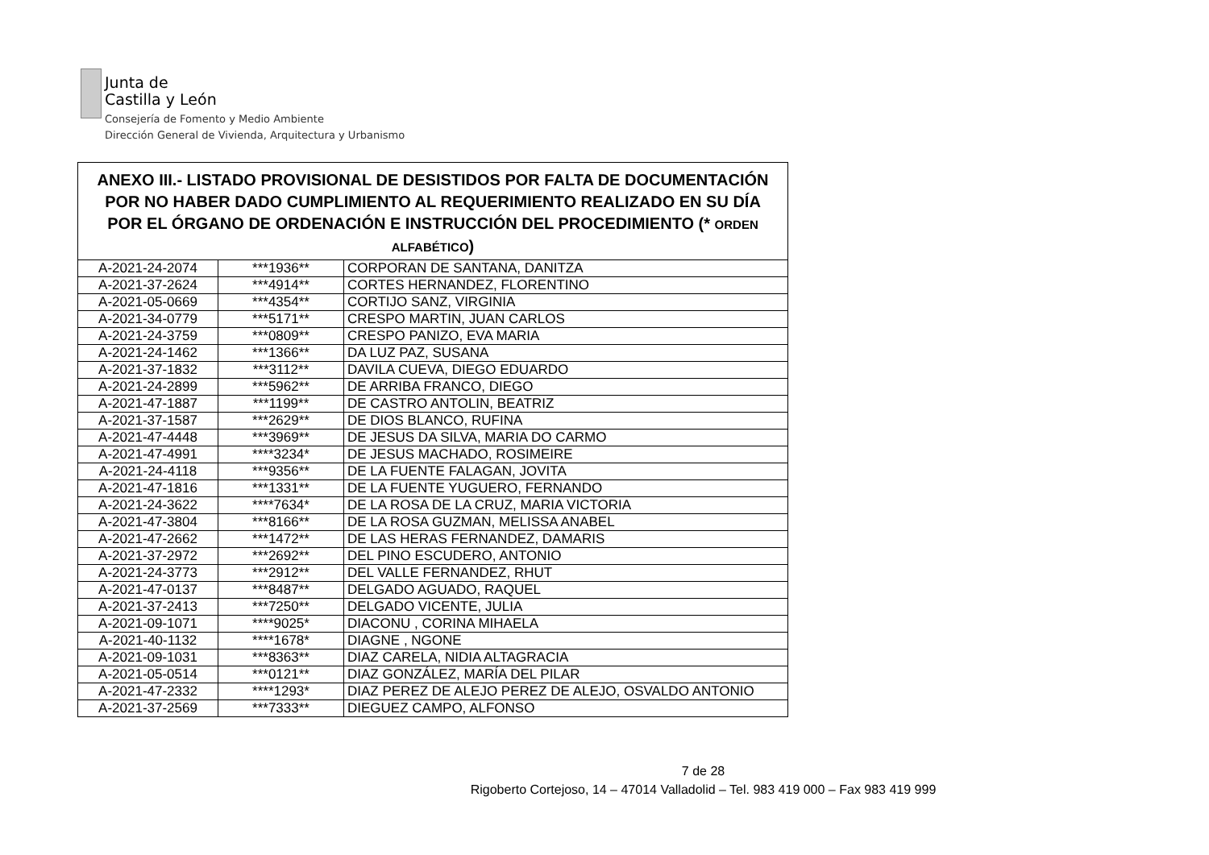Junta de
Castilla y León
Consejería de Fomento y Medio Ambiente
Dirección General de Vivienda, Arquitectura y Urbanismo
| ANEXO III.- LISTADO PROVISIONAL DE DESISTIDOS POR FALTA DE DOCUMENTACIÓN POR NO HABER DADO CUMPLIMIENTO AL REQUERIMIENTO REALIZADO EN SU DÍA POR EL ÓRGANO DE ORDENACIÓN E INSTRUCCIÓN DEL PROCEDIMIENTO (* ORDEN ALFABÉTICO ) | | |
| --- | --- | --- |
| A-2021-24-2074 | ***1936** | CORPORAN DE SANTANA, DANITZA |
| A-2021-37-2624 | ***4914** | CORTES HERNANDEZ, FLORENTINO |
| A-2021-05-0669 | ***4354** | CORTIJO SANZ, VIRGINIA |
| A-2021-34-0779 | ***5171** | CRESPO MARTIN, JUAN CARLOS |
| A-2021-24-3759 | ***0809** | CRESPO PANIZO, EVA MARIA |
| A-2021-24-1462 | ***1366** | DA LUZ PAZ, SUSANA |
| A-2021-37-1832 | ***3112** | DAVILA CUEVA, DIEGO EDUARDO |
| A-2021-24-2899 | ***5962** | DE ARRIBA FRANCO, DIEGO |
| A-2021-47-1887 | ***1199** | DE CASTRO ANTOLIN, BEATRIZ |
| A-2021-37-1587 | ***2629** | DE DIOS BLANCO, RUFINA |
| A-2021-47-4448 | ***3969** | DE JESUS DA SILVA, MARIA DO CARMO |
| A-2021-47-4991 | ****3234* | DE JESUS MACHADO, ROSIMEIRE |
| A-2021-24-4118 | ***9356** | DE LA FUENTE FALAGAN, JOVITA |
| A-2021-47-1816 | ***1331** | DE LA FUENTE YUGUERO, FERNANDO |
| A-2021-24-3622 | ****7634* | DE LA ROSA DE LA CRUZ, MARIA VICTORIA |
| A-2021-47-3804 | ***8166** | DE LA ROSA GUZMAN, MELISSA ANABEL |
| A-2021-47-2662 | ***1472** | DE LAS HERAS FERNANDEZ, DAMARIS |
| A-2021-37-2972 | ***2692** | DEL PINO ESCUDERO, ANTONIO |
| A-2021-24-3773 | ***2912** | DEL VALLE FERNANDEZ, RHUT |
| A-2021-47-0137 | ***8487** | DELGADO AGUADO, RAQUEL |
| A-2021-37-2413 | ***7250** | DELGADO VICENTE, JULIA |
| A-2021-09-1071 | ****9025* | DIACONU , CORINA MIHAELA |
| A-2021-40-1132 | ****1678* | DIAGNE , NGONE |
| A-2021-09-1031 | ***8363** | DIAZ CARELA, NIDIA ALTAGRACIA |
| A-2021-05-0514 | ***0121** | DIAZ GONZÁLEZ, MARÍA DEL PILAR |
| A-2021-47-2332 | ****1293* | DIAZ PEREZ DE ALEJO PEREZ DE ALEJO, OSVALDO ANTONIO |
| A-2021-37-2569 | ***7333** | DIEGUEZ CAMPO, ALFONSO |
7 de 28
Rigoberto Cortejoso, 14 – 47014 Valladolid – Tel. 983 419 000 – Fax 983 419 999